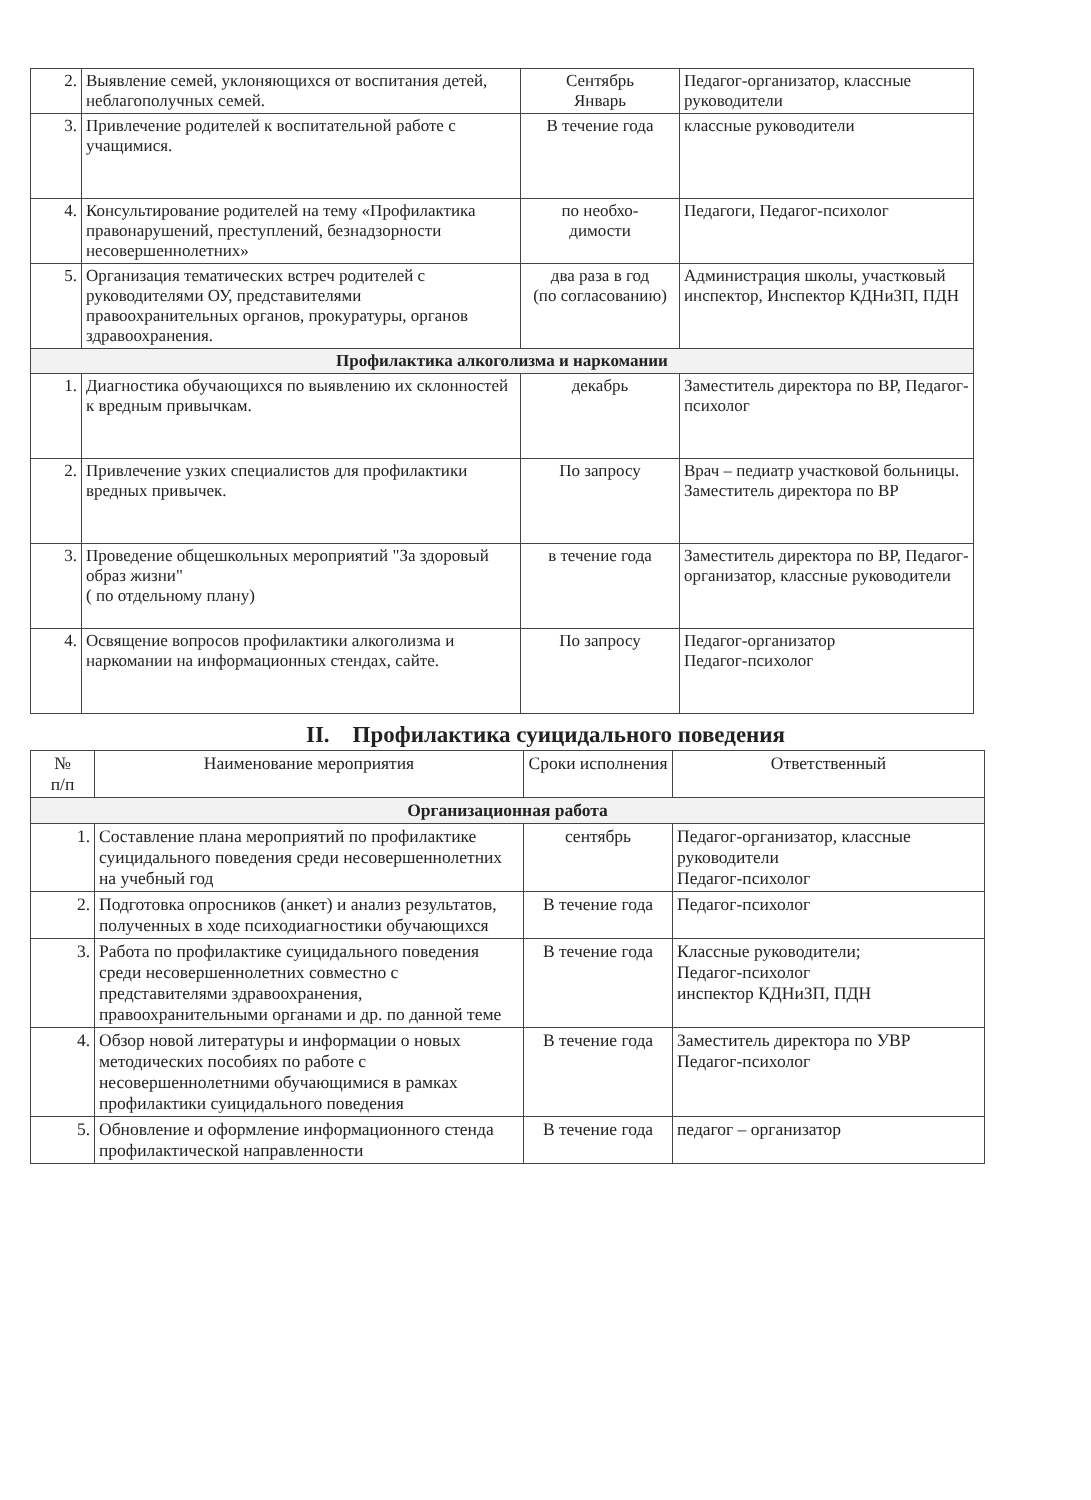| 2. | Выявление семей, уклоняющихся от воспитания детей, неблагополучных семей. | Сентябрь Январь | Педагог-организатор, классные руководители |
| 3. | Привлечение родителей к воспитательной работе с учащимися. | В течение года | классные руководители |
| 4. | Консультирование родителей на тему «Профилактика правонарушений, преступлений, безнадзорности несовершеннолетних» | по необхо- димости | Педагоги, Педагог-психолог |
| 5. | Организация тематических встреч родителей с руководителями ОУ, представителями правоохранительных органов, прокуратуры, органов здравоохранения. | два раза в год (по согласованию) | Администрация школы, участковый инспектор, Инспектор КДНиЗП, ПДН |
| Профилактика алкоголизма и наркомании | | | |
| 1. | Диагностика обучающихся по выявлению их склонностей к вредным привычкам. | декабрь | Заместитель директора по ВР, Педагог-психолог |
| 2. | Привлечение узких специалистов для профилактики вредных привычек. | По запросу | Врач – педиатр участковой больницы. Заместитель директора по ВР |
| 3. | Проведение общешкольных мероприятий "За здоровый образ жизни" ( по отдельному плану) | в течение года | Заместитель директора по ВР, Педагог-организатор, классные руководители |
| 4. | Освящение вопросов профилактики алкоголизма и наркомании на информационных стендах, сайте. | По запросу | Педагог-организатор Педагог-психолог |
II. Профилактика суицидального поведения
| № п/п | Наименование мероприятия | Сроки исполнения | Ответственный |
| --- | --- | --- | --- |
| Организационная работа | | | |
| 1. | Составление плана мероприятий по профилактике суицидального поведения среди несовершеннолетних на учебный год | сентябрь | Педагог-организатор, классные руководители Педагог-психолог |
| 2. | Подготовка опросников (анкет) и анализ результатов, полученных в ходе психодиагностики обучающихся | В течение года | Педагог-психолог |
| 3. | Работа по профилактике суицидального поведения среди несовершеннолетних совместно с представителями здравоохранения, правоохранительными органами и др. по данной теме | В течение года | Классные руководители; Педагог-психолог инспектор КДНиЗП, ПДН |
| 4. | Обзор новой литературы и информации о новых методических пособиях по работе с несовершеннолетними обучающимися в рамках профилактики суицидального поведения | В течение года | Заместитель директора по УВР Педагог-психолог |
| 5. | Обновление и оформление информационного стенда профилактической направленности | В течение года | педагог – организатор |